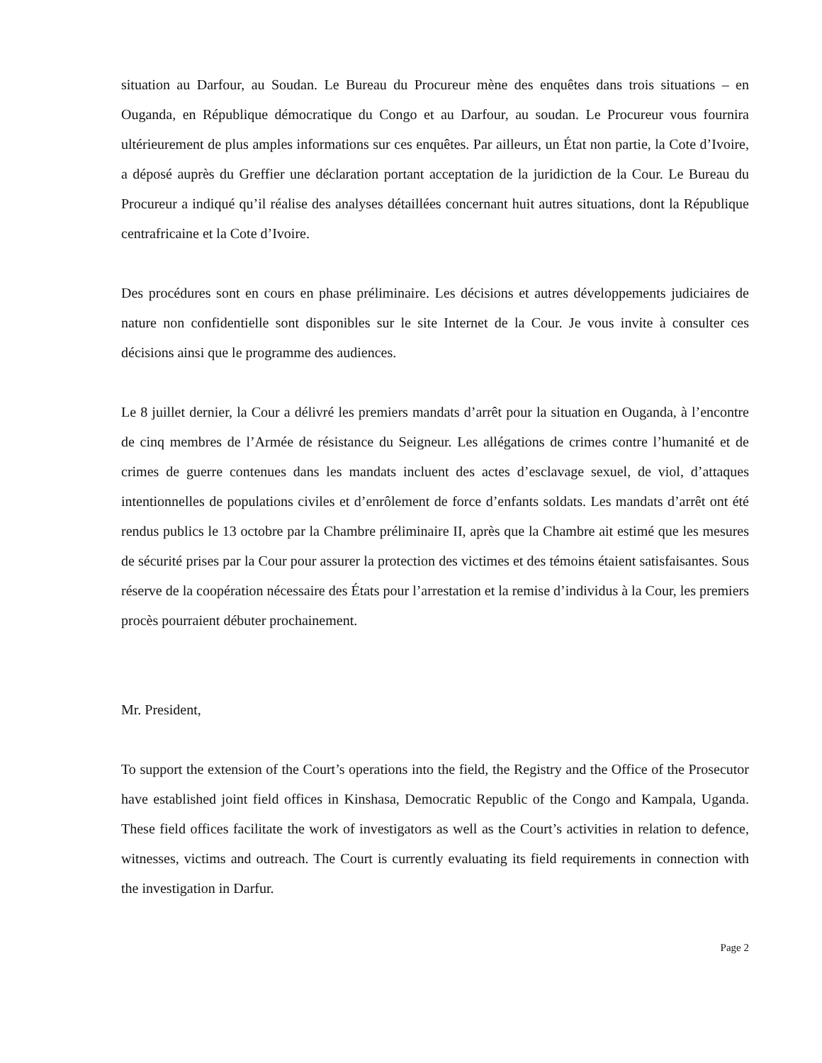situation au Darfour, au Soudan. Le Bureau du Procureur mène des enquêtes dans trois situations – en Ouganda, en République démocratique du Congo et au Darfour, au soudan. Le Procureur vous fournira ultérieurement de plus amples informations sur ces enquêtes. Par ailleurs, un État non partie, la Cote d’Ivoire, a déposé auprès du Greffier une déclaration portant acceptation de la juridiction de la Cour. Le Bureau du Procureur a indiqué qu’il réalise des analyses détaillées concernant huit autres situations, dont la République centrafricaine et la Cote d’Ivoire.
Des procédures sont en cours en phase préliminaire. Les décisions et autres développements judiciaires de nature non confidentielle sont disponibles sur le site Internet de la Cour. Je vous invite à consulter ces décisions ainsi que le programme des audiences.
Le 8 juillet dernier, la Cour a délivré les premiers mandats d’arrêt pour la situation en Ouganda, à l’encontre de cinq membres de l’Armée de résistance du Seigneur. Les allégations de crimes contre l’humanité et de crimes de guerre contenues dans les mandats incluent des actes d’esclavage sexuel, de viol, d’attaques intentionnelles de populations civiles et d’enrôlement de force d’enfants soldats. Les mandats d’arrêt ont été rendus publics le 13 octobre par la Chambre préliminaire II, après que la Chambre ait estimé que les mesures de sécurité prises par la Cour pour assurer la protection des victimes et des témoins étaient satisfaisantes. Sous réserve de la coopération nécessaire des États pour l’arrestation et la remise d’individus à la Cour, les premiers procès pourraient débuter prochainement.
Mr. President,
To support the extension of the Court’s operations into the field, the Registry and the Office of the Prosecutor have established joint field offices in Kinshasa, Democratic Republic of the Congo and Kampala, Uganda. These field offices facilitate the work of investigators as well as the Court’s activities in relation to defence, witnesses, victims and outreach. The Court is currently evaluating its field requirements in connection with the investigation in Darfur.
Page 2